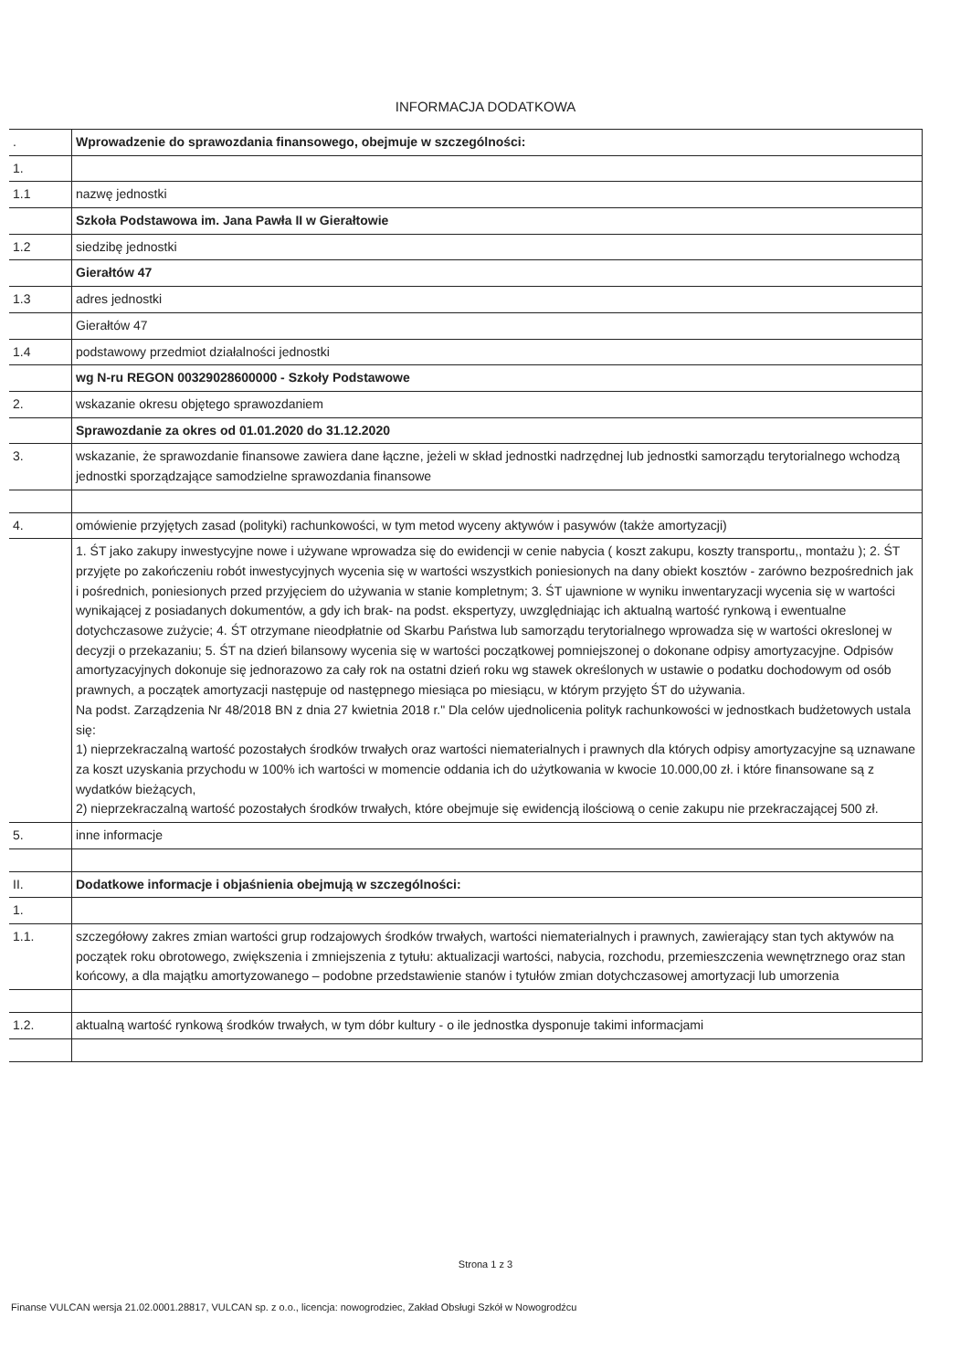INFORMACJA DODATKOWA
| . | Wprowadzenie do sprawozdania finansowego, obejmuje w szczególności: |
| 1. | |
| 1.1 | nazwę jednostki |
| | Szkoła Podstawowa im. Jana Pawła II w Gierałtowie |
| 1.2 | siedzibę jednostki |
| | Gierałtów 47 |
| 1.3 | adres jednostki |
| | Gierałtów 47 |
| 1.4 | podstawowy przedmiot działalności jednostki |
| | wg N-ru REGON 00329028600000 - Szkoły Podstawowe |
| 2. | wskazanie okresu objętego sprawozdaniem |
| | Sprawozdanie za okres od 01.01.2020 do 31.12.2020 |
| 3. | wskazanie, że sprawozdanie finansowe zawiera dane łączne, jeżeli w skład jednostki nadrzędnej lub jednostki samorządu terytorialnego wchodzą jednostki sporządzające samodzielne sprawozdania finansowe |
| 4. | omówienie przyjętych zasad (polityki) rachunkowości, w tym metod wyceny aktywów i pasywów (także amortyzacji) |
| | 1. ŚT jako zakupy inwestycyjne nowe i używane wprowadza się do ewidencji w cenie nabycia ( koszt zakupu, koszty transportu,, montażu ); 2. ŚT przyjęte po zakończeniu robót inwestycyjnych wycenia się w wartości wszystkich poniesionych na dany obiekt kosztów - zarówno bezpośrednich jak i pośrednich, poniesionych przed przyjęciem do używania w stanie kompletnym; 3. ŚT ujawnione w wyniku inwentaryzacji wycenia się w wartości wynikającej z posiadanych dokumentów, a gdy ich brak- na podst. ekspertyzy, uwzględniając ich aktualną wartość rynkową i ewentualne dotychczasowe zużycie; 4. ŚT otrzymane nieodpłatnie od Skarbu Państwa lub samorządu terytorialnego wprowadza się w wartości okreslonej w decyzji o przekazaniu; 5. ŚT na dzień bilansowy wycenia się w wartości początkowej pomniejszonej o dokonane odpisy amortyzacyjne. Odpisów amortyzacyjnych dokonuje się jednorazowo za cały rok na ostatni dzień roku wg stawek określonych w ustawie o podatku dochodowym od osób prawnych, a początek amortyzacji następuje od następnego miesiąca po miesiącu, w którym przyjęto ŚT do używania. Na podst. Zarządzenia Nr 48/2018 BN z dnia 27 kwietnia 2018 r." Dla celów ujednolicenia polityk rachunkowości w jednostkach budżetowych ustala się: 1) nieprzekraczalną wartość pozostałych środków trwałych oraz wartości niematerialnych i prawnych dla których odpisy amortyzacyjne są uznawane za koszt uzyskania przychodu w 100% ich wartości w momencie oddania ich do użytkowania w kwocie 10.000,00 zł. i które finansowane są z wydatków bieżących, 2) nieprzekraczalną wartość pozostałych środków trwałych, które obejmuje się ewidencją ilościową o cenie zakupu nie przekraczającej 500 zł. |
| 5. | inne informacje |
| II. | Dodatkowe informacje i objaśnienia obejmują w szczególności: |
| 1. | |
| 1.1. | szczegółowy zakres zmian wartości grup rodzajowych środków trwałych, wartości niematerialnych i prawnych, zawierający stan tych aktywów na początek roku obrotowego, zwiększenia i zmniejszenia z tytułu: aktualizacji wartości, nabycia, rozchodu, przemieszczenia wewnętrznego oraz stan końcowy, a dla majątku amortyzowanego – podobne przedstawienie stanów i tytułów zmian dotychczasowej amortyzacji lub umorzenia |
| 1.2. | aktualną wartość rynkową środków trwałych, w tym dóbr kultury - o ile jednostka dysponuje takimi informacjami |
Strona 1 z 3
Finanse VULCAN wersja 21.02.0001.28817, VULCAN sp. z o.o., licencja: nowogrodziec, Zakład Obsługi Szkół w Nowogrodźcu